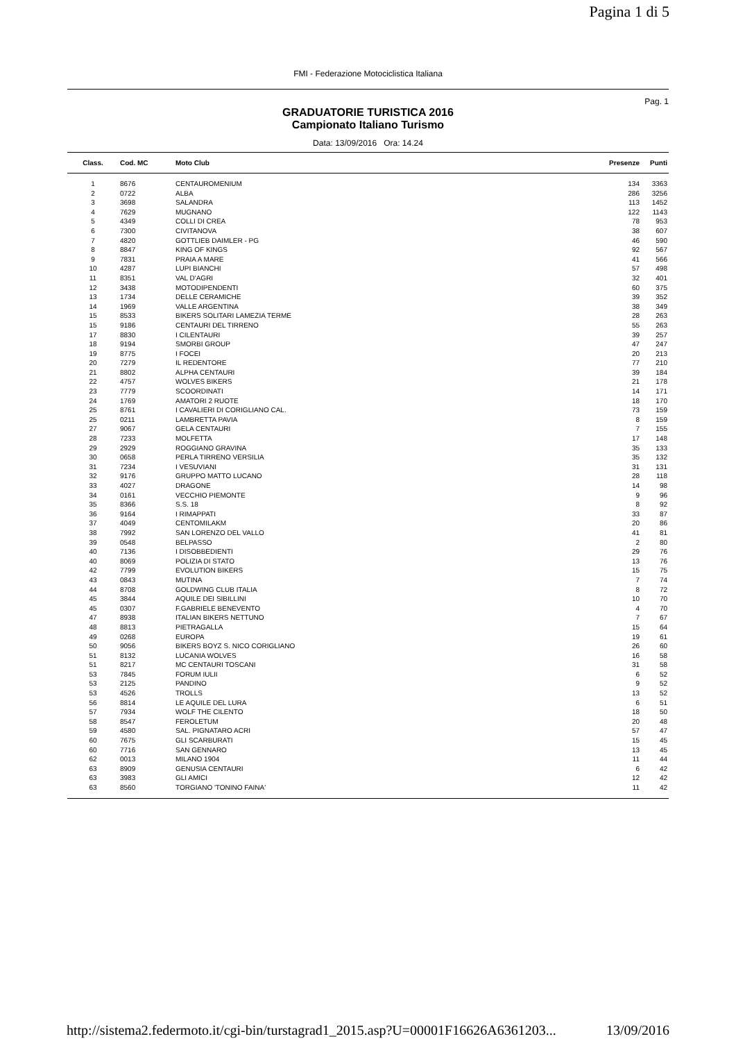Pagina 1 di 5
FMI - Federazione Motociclistica Italiana
Pag. 1
GRADUATORIE TURISTICA 2016
Campionato Italiano Turismo
Data: 13/09/2016 Ora: 14.24
| Class. | Cod. MC | Moto Club | Presenze | Punti |
| --- | --- | --- | --- | --- |
| 1 | 8676 | CENTAUROMENIUM | 134 | 3363 |
| 2 | 0722 | ALBA | 286 | 3256 |
| 3 | 3698 | SALANDRA | 113 | 1452 |
| 4 | 7629 | MUGNANO | 122 | 1143 |
| 5 | 4349 | COLLI DI CREA | 78 | 953 |
| 6 | 7300 | CIVITANOVA | 38 | 607 |
| 7 | 4820 | GOTTLIEB DAIMLER - PG | 46 | 590 |
| 8 | 8847 | KING OF KINGS | 92 | 567 |
| 9 | 7831 | PRAIA A MARE | 41 | 566 |
| 10 | 4287 | LUPI BIANCHI | 57 | 498 |
| 11 | 8351 | VAL D'AGRI | 32 | 401 |
| 12 | 3438 | MOTODIPENDENTI | 60 | 375 |
| 13 | 1734 | DELLE CERAMICHE | 39 | 352 |
| 14 | 1969 | VALLE ARGENTINA | 38 | 349 |
| 15 | 8533 | BIKERS SOLITARI LAMEZIA TERME | 28 | 263 |
| 15 | 9186 | CENTAURI DEL TIRRENO | 55 | 263 |
| 17 | 8830 | I CILENTAURI | 39 | 257 |
| 18 | 9194 | SMORBI GROUP | 47 | 247 |
| 19 | 8775 | I FOCEI | 20 | 213 |
| 20 | 7279 | IL REDENTORE | 77 | 210 |
| 21 | 8802 | ALPHA CENTAURI | 39 | 184 |
| 22 | 4757 | WOLVES BIKERS | 21 | 178 |
| 23 | 7779 | SCOORDINATI | 14 | 171 |
| 24 | 1769 | AMATORI 2 RUOTE | 18 | 170 |
| 25 | 8761 | I CAVALIERI DI CORIGLIANO CAL. | 73 | 159 |
| 25 | 0211 | LAMBRETTA PAVIA | 8 | 159 |
| 27 | 9067 | GELA CENTAURI | 7 | 155 |
| 28 | 7233 | MOLFETTA | 17 | 148 |
| 29 | 2929 | ROGGIANO GRAVINA | 35 | 133 |
| 30 | 0658 | PERLA TIRRENO VERSILIA | 35 | 132 |
| 31 | 7234 | I VESUVIANI | 31 | 131 |
| 32 | 9176 | GRUPPO MATTO LUCANO | 28 | 118 |
| 33 | 4027 | DRAGONE | 14 | 98 |
| 34 | 0161 | VECCHIO PIEMONTE | 9 | 96 |
| 35 | 8366 | S.S. 18 | 8 | 92 |
| 36 | 9164 | I RIMAPPATI | 33 | 87 |
| 37 | 4049 | CENTOMILAKM | 20 | 86 |
| 38 | 7992 | SAN LORENZO DEL VALLO | 41 | 81 |
| 39 | 0548 | BELPASSO | 2 | 80 |
| 40 | 7136 | I DISOBBEDIENTI | 29 | 76 |
| 40 | 8069 | POLIZIA DI STATO | 13 | 76 |
| 42 | 7799 | EVOLUTION BIKERS | 15 | 75 |
| 43 | 0843 | MUTINA | 7 | 74 |
| 44 | 8708 | GOLDWING CLUB ITALIA | 8 | 72 |
| 45 | 3844 | AQUILE DEI SIBILLINI | 10 | 70 |
| 45 | 0307 | F.GABRIELE BENEVENTO | 4 | 70 |
| 47 | 8938 | ITALIAN BIKERS NETTUNO | 7 | 67 |
| 48 | 8813 | PIETRAGALLA | 15 | 64 |
| 49 | 0268 | EUROPA | 19 | 61 |
| 50 | 9056 | BIKERS BOYZ S. NICO CORIGLIANO | 26 | 60 |
| 51 | 8132 | LUCANIA WOLVES | 16 | 58 |
| 51 | 8217 | MC CENTAURI TOSCANI | 31 | 58 |
| 53 | 7845 | FORUM IULII | 6 | 52 |
| 53 | 2125 | PANDINO | 9 | 52 |
| 53 | 4526 | TROLLS | 13 | 52 |
| 56 | 8814 | LE AQUILE DEL LURA | 6 | 51 |
| 57 | 7934 | WOLF THE CILENTO | 18 | 50 |
| 58 | 8547 | FEROLETUM | 20 | 48 |
| 59 | 4580 | SAL. PIGNATARO ACRI | 57 | 47 |
| 60 | 7675 | GLI SCARBURATI | 15 | 45 |
| 60 | 7716 | SAN GENNARO | 13 | 45 |
| 62 | 0013 | MILANO 1904 | 11 | 44 |
| 63 | 8909 | GENUSIA CENTAURI | 6 | 42 |
| 63 | 3983 | GLI AMICI | 12 | 42 |
| 63 | 8560 | TORGIANO 'TONINO FAINA' | 11 | 42 |
http://sistema2.federmoto.it/cgi-bin/turstagrad1_2015.asp?U=00001F16626A6361203... 13/09/2016